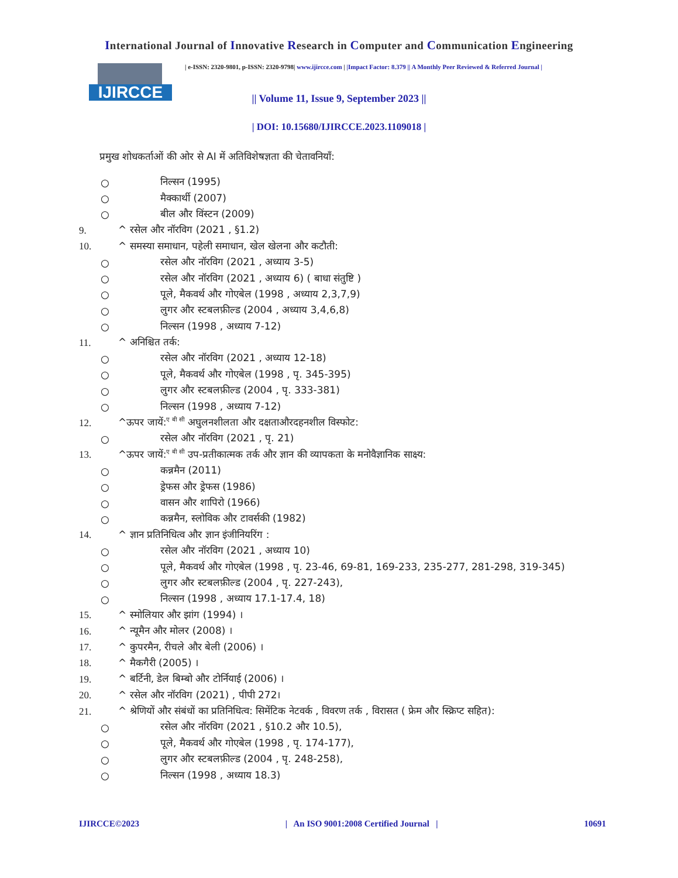International Journal of Innovative Research in Computer and Communication Engineering
IJIRCCE
| e-ISSN: 2320-9801, p-ISSN: 2320-9798| www.ijircce.com | |Impact Factor: 8.379 || A Monthly Peer Reviewed & Referred Journal |
|| Volume 11, Issue 9, September 2023 ||
| DOI: 10.15680/IJIRCCE.2023.1109018 |
प्रमुख शोधकर्ताओं की ओर से AI में अतिविशेषज्ञता की चेतावनियाँ:
○ निल्सन (1995)
○ मैक्कार्थी (2007)
○ बील और विंस्टन (2009)
9. ^ रसेल और नॉरविग (2021 , §1.2)
10. ^ समस्या समाधान, पहेली समाधान, खेल खेलना और कटौती:
○ रसेल और नॉरविग (2021 , अध्याय 3-5)
○ रसेल और नॉरविग (2021 , अध्याय 6) ( बाधा संतुष्टि )
○ पूले, मैकवर्थ और गोएबेल (1998 , अध्याय 2,3,7,9)
○ लुगर और स्टबलफ़ील्ड (2004 , अध्याय 3,4,6,8)
○ निल्सन (1998 , अध्याय 7-12)
11. ^ अनिश्चित तर्क:
○ रसेल और नॉरविग (2021 , अध्याय 12-18)
○ पूले, मैकवर्थ और गोएबेल (1998 , पृ. 345-395)
○ लुगर और स्टबलफ़ील्ड (2004 , पृ. 333-381)
○ निल्सन (1998 , अध्याय 7-12)
12. ^ऊपर जायें:<sup>ए बी सी</sup> अघुलनशीलता और दक्षताऔरदहनशील विस्फोट:
○ रसेल और नॉरविग (2021 , पृ. 21)
13. ^ऊपर जायें:<sup>ए बी सी</sup> उप-प्रतीकात्मक तर्क और ज्ञान की व्यापकता के मनोवैज्ञानिक साक्ष्य:
○ कन्नमैन (2011)
○ ड्रेफस और ड्रेफस (1986)
○ वासन और शापिरो (1966)
○ कन्नमैन, स्लोविक और टावर्सकी (1982)
14. ^ ज्ञान प्रतिनिधित्व और ज्ञान इंजीनियरिंग :
○ रसेल और नॉरविग (2021 , अध्याय 10)
○ पूले, मैकवर्थ और गोएबेल (1998 , पृ. 23-46, 69-81, 169-233, 235-277, 281-298, 319-345)
○ लुगर और स्टबलफ़ील्ड (2004 , पृ. 227-243),
○ निल्सन (1998 , अध्याय 17.1-17.4, 18)
15. ^ स्मोलियार और झांग (1994) ।
16. ^ न्यूमैन और मोलर (2008) ।
17. ^ कुपरमैन, रीचले और बेली (2006) ।
18. ^ मैकगैरी (2005) ।
19. ^ बर्टिनी, डेल बिम्बो और टोर्नियाई (2006) ।
20. ^ रसेल और नॉरविग (2021) , पीपी 272।
21. ^ श्रेणियों और संबंधों का प्रतिनिधित्व: सिमेंटिक नेटवर्क , विवरण तर्क , विरासत ( फ्रेम और स्क्रिप्ट सहित):
○ रसेल और नॉरविग (2021 , §10.2 और 10.5),
○ पूले, मैकवर्थ और गोएबेल (1998 , पृ. 174-177),
○ लुगर और स्टबलफ़ील्ड (2004 , पृ. 248-258),
○ निल्सन (1998 , अध्याय 18.3)
IJIRCCE©2023 | An ISO 9001:2008 Certified Journal | 10691